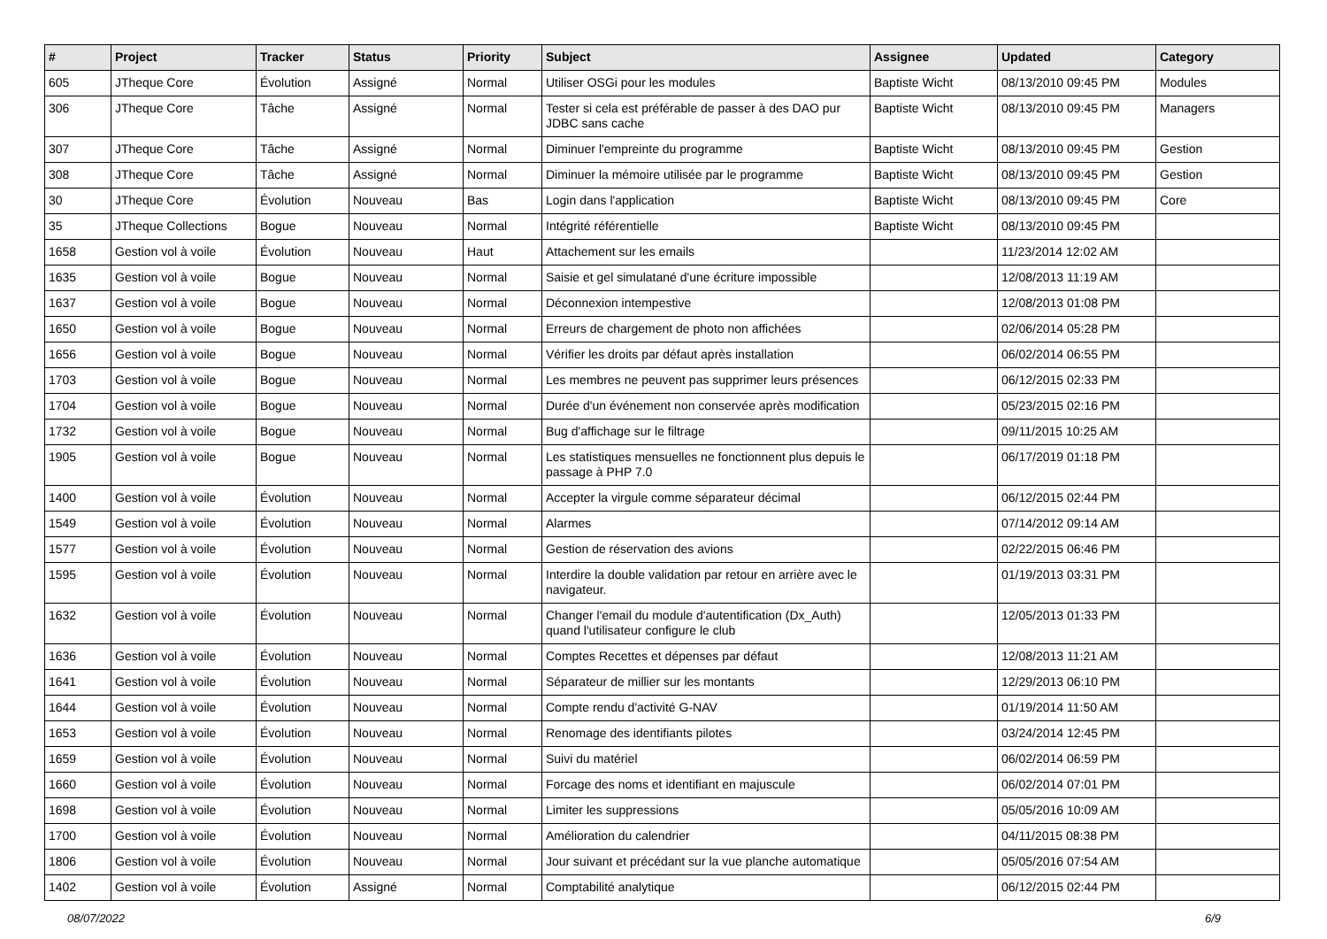| # | Project | Tracker | Status | Priority | Subject | Assignee | Updated | Category |
| --- | --- | --- | --- | --- | --- | --- | --- | --- |
| 605 | JTheque Core | Évolution | Assigné | Normal | Utiliser OSGi pour les modules | Baptiste Wicht | 08/13/2010 09:45 PM | Modules |
| 306 | JTheque Core | Tâche | Assigné | Normal | Tester si cela est préférable de passer à des DAO pur JDBC sans cache | Baptiste Wicht | 08/13/2010 09:45 PM | Managers |
| 307 | JTheque Core | Tâche | Assigné | Normal | Diminuer l'empreinte du programme | Baptiste Wicht | 08/13/2010 09:45 PM | Gestion |
| 308 | JTheque Core | Tâche | Assigné | Normal | Diminuer la mémoire utilisée par le programme | Baptiste Wicht | 08/13/2010 09:45 PM | Gestion |
| 30 | JTheque Core | Évolution | Nouveau | Bas | Login dans l'application | Baptiste Wicht | 08/13/2010 09:45 PM | Core |
| 35 | JTheque Collections | Bogue | Nouveau | Normal | Intégrité référentielle | Baptiste Wicht | 08/13/2010 09:45 PM | |
| 1658 | Gestion vol à voile | Évolution | Nouveau | Haut | Attachement sur les emails | | 11/23/2014 12:02 AM | |
| 1635 | Gestion vol à voile | Bogue | Nouveau | Normal | Saisie et gel simulatané d'une écriture impossible | | 12/08/2013 11:19 AM | |
| 1637 | Gestion vol à voile | Bogue | Nouveau | Normal | Déconnexion intempestive | | 12/08/2013 01:08 PM | |
| 1650 | Gestion vol à voile | Bogue | Nouveau | Normal | Erreurs de chargement de photo non affichées | | 02/06/2014 05:28 PM | |
| 1656 | Gestion vol à voile | Bogue | Nouveau | Normal | Vérifier les droits par défaut après installation | | 06/02/2014 06:55 PM | |
| 1703 | Gestion vol à voile | Bogue | Nouveau | Normal | Les membres ne peuvent pas supprimer leurs présences | | 06/12/2015 02:33 PM | |
| 1704 | Gestion vol à voile | Bogue | Nouveau | Normal | Durée d'un événement non conservée après modification | | 05/23/2015 02:16 PM | |
| 1732 | Gestion vol à voile | Bogue | Nouveau | Normal | Bug d'affichage sur le filtrage | | 09/11/2015 10:25 AM | |
| 1905 | Gestion vol à voile | Bogue | Nouveau | Normal | Les statistiques mensuelles ne fonctionnent plus depuis le passage à PHP 7.0 | | 06/17/2019 01:18 PM | |
| 1400 | Gestion vol à voile | Évolution | Nouveau | Normal | Accepter la virgule comme séparateur décimal | | 06/12/2015 02:44 PM | |
| 1549 | Gestion vol à voile | Évolution | Nouveau | Normal | Alarmes | | 07/14/2012 09:14 AM | |
| 1577 | Gestion vol à voile | Évolution | Nouveau | Normal | Gestion de réservation des avions | | 02/22/2015 06:46 PM | |
| 1595 | Gestion vol à voile | Évolution | Nouveau | Normal | Interdire la double validation par retour en arrière avec le navigateur. | | 01/19/2013 03:31 PM | |
| 1632 | Gestion vol à voile | Évolution | Nouveau | Normal | Changer l'email du module d'autentification (Dx_Auth) quand l'utilisateur configure le club | | 12/05/2013 01:33 PM | |
| 1636 | Gestion vol à voile | Évolution | Nouveau | Normal | Comptes Recettes et dépenses par défaut | | 12/08/2013 11:21 AM | |
| 1641 | Gestion vol à voile | Évolution | Nouveau | Normal | Séparateur de millier sur les montants | | 12/29/2013 06:10 PM | |
| 1644 | Gestion vol à voile | Évolution | Nouveau | Normal | Compte rendu d'activité G-NAV | | 01/19/2014 11:50 AM | |
| 1653 | Gestion vol à voile | Évolution | Nouveau | Normal | Renomage des identifiants pilotes | | 03/24/2014 12:45 PM | |
| 1659 | Gestion vol à voile | Évolution | Nouveau | Normal | Suivi du matériel | | 06/02/2014 06:59 PM | |
| 1660 | Gestion vol à voile | Évolution | Nouveau | Normal | Forcage des noms et identifiant en majuscule | | 06/02/2014 07:01 PM | |
| 1698 | Gestion vol à voile | Évolution | Nouveau | Normal | Limiter les suppressions | | 05/05/2016 10:09 AM | |
| 1700 | Gestion vol à voile | Évolution | Nouveau | Normal | Amélioration du calendrier | | 04/11/2015 08:38 PM | |
| 1806 | Gestion vol à voile | Évolution | Nouveau | Normal | Jour suivant et précédant sur la vue planche automatique | | 05/05/2016 07:54 AM | |
| 1402 | Gestion vol à voile | Évolution | Assigné | Normal | Comptabilité analytique | | 06/12/2015 02:44 PM | |
08/07/2022 6/9